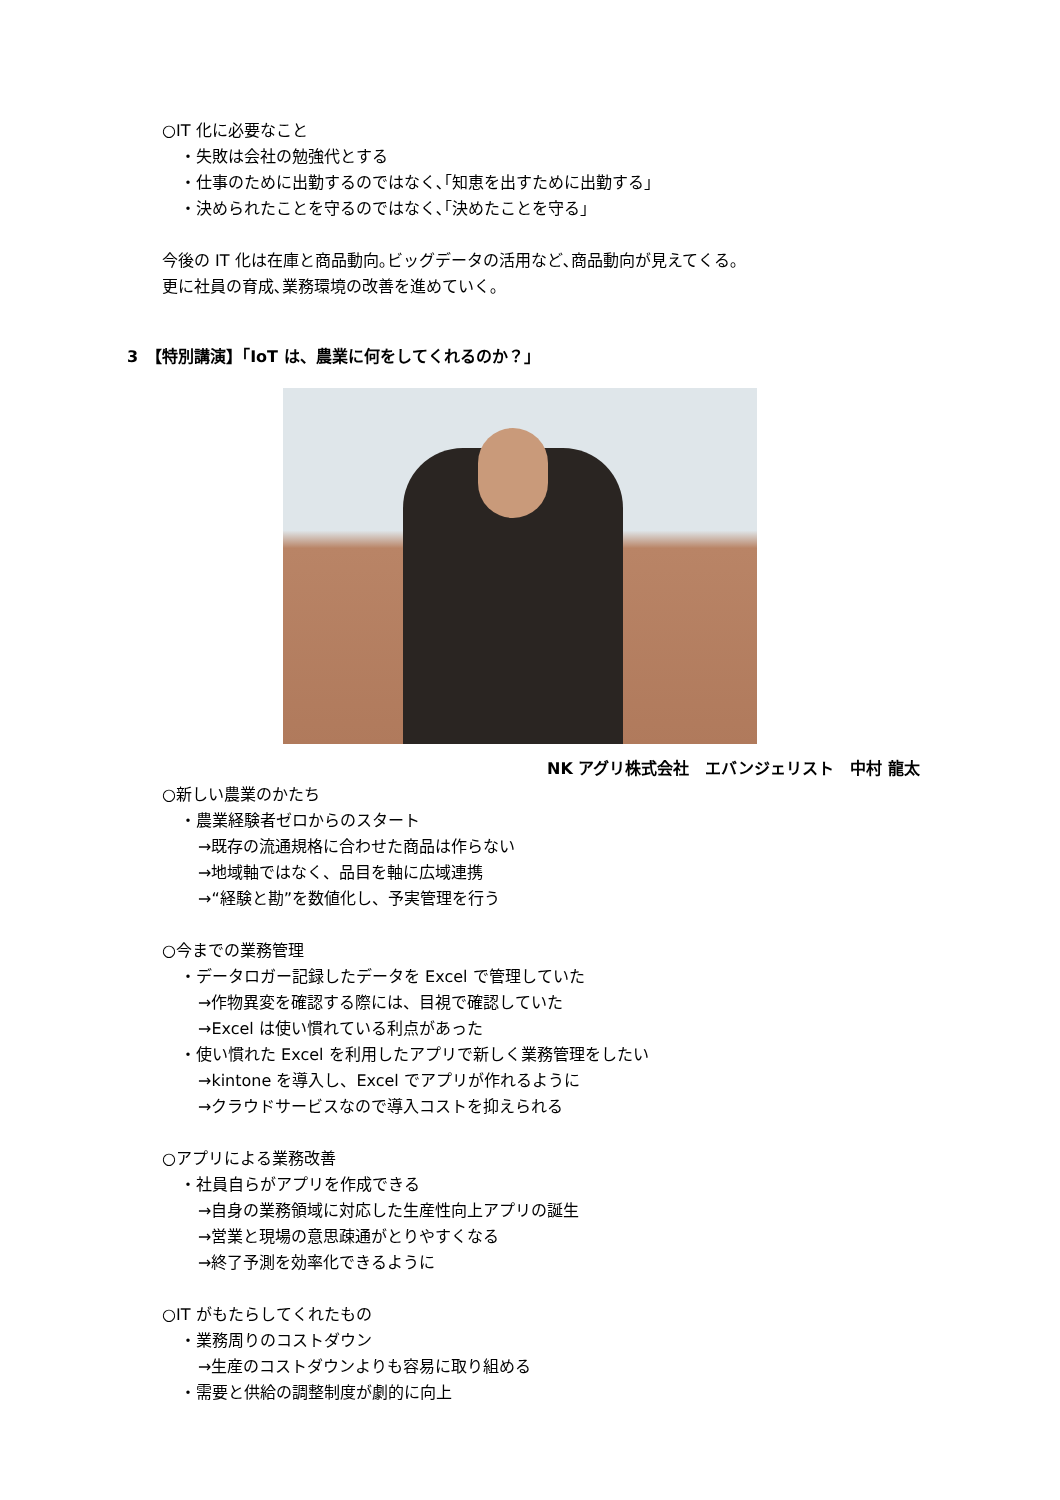○IT 化に必要なこと
・失敗は会社の勉強代とする
・仕事のために出勤するのではなく､｢知恵を出すために出勤する｣
・決められたことを守るのではなく､｢決めたことを守る｣
今後の IT 化は在庫と商品動向｡ビッグデータの活用など､商品動向が見えてくる｡
更に社員の育成､業務環境の改善を進めていく｡
3　【特別講演】｢IoT は、農業に何をしてくれるのか？｣
NK アグリ株式会社　エバンジェリスト　中村 龍太
○新しい農業のかたち
・農業経験者ゼロからのスタート
→既存の流通規格に合わせた商品は作らない
→地域軸ではなく、品目を軸に広域連携
→“経験と勘”を数値化し、予実管理を行う
○今までの業務管理
・データロガー記録したデータを Excel で管理していた
→作物異変を確認する際には、目視で確認していた
→Excel は使い慣れている利点があった
・使い慣れた Excel を利用したアプリで新しく業務管理をしたい
→kintone を導入し、Excel でアプリが作れるように
→クラウドサービスなので導入コストを抑えられる
○アプリによる業務改善
・社員自らがアプリを作成できる
→自身の業務領域に対応した生産性向上アプリの誕生
→営業と現場の意思疎通がとりやすくなる
→終了予測を効率化できるように
○IT がもたらしてくれたもの
・業務周りのコストダウン
→生産のコストダウンよりも容易に取り組める
・需要と供給の調整制度が劇的に向上